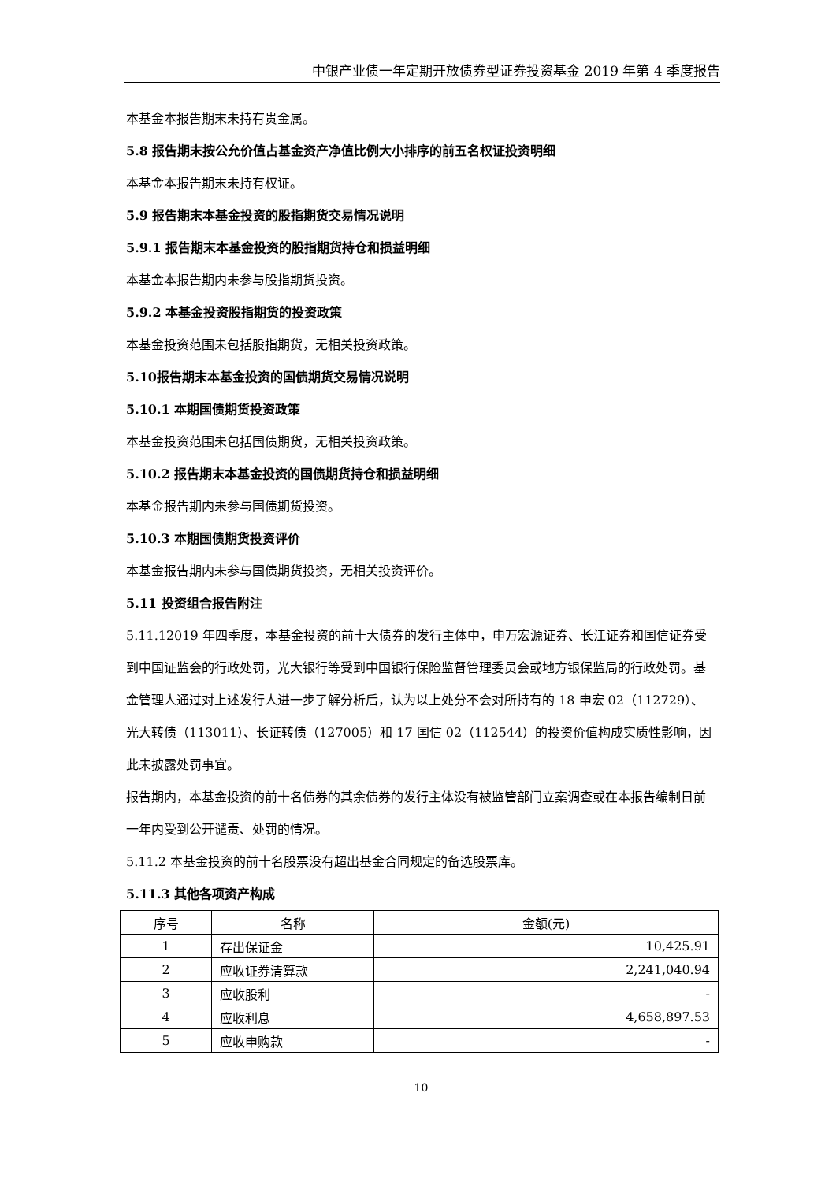中银产业债一年定期开放债券型证券投资基金 2019 年第 4 季度报告
本基金本报告期末未持有贵金属。
5.8 报告期末按公允价值占基金资产净值比例大小排序的前五名权证投资明细
本基金本报告期末未持有权证。
5.9 报告期末本基金投资的股指期货交易情况说明
5.9.1 报告期末本基金投资的股指期货持仓和损益明细
本基金本报告期内未参与股指期货投资。
5.9.2 本基金投资股指期货的投资政策
本基金投资范围未包括股指期货，无相关投资政策。
5.10报告期末本基金投资的国债期货交易情况说明
5.10.1 本期国债期货投资政策
本基金投资范围未包括国债期货，无相关投资政策。
5.10.2 报告期末本基金投资的国债期货持仓和损益明细
本基金报告期内未参与国债期货投资。
5.10.3 本期国债期货投资评价
本基金报告期内未参与国债期货投资，无相关投资评价。
5.11 投资组合报告附注
5.11.12019 年四季度，本基金投资的前十大债券的发行主体中，申万宏源证券、长江证券和国信证券受到中国证监会的行政处罚，光大银行等受到中国银行保险监督管理委员会或地方银保监局的行政处罚。基金管理人通过对上述发行人进一步了解分析后，认为以上处分不会对所持有的 18 申宏 02（112729）、光大转债（113011）、长证转债（127005）和 17 国信 02（112544）的投资价值构成实质性影响，因此未披露处罚事宜。
报告期内，本基金投资的前十名债券的其余债券的发行主体没有被监管部门立案调查或在本报告编制日前一年内受到公开谴责、处罚的情况。
5.11.2 本基金投资的前十名股票没有超出基金合同规定的备选股票库。
5.11.3 其他各项资产构成
| 序号 | 名称 | 金额(元) |
| --- | --- | --- |
| 1 | 存出保证金 | 10,425.91 |
| 2 | 应收证券清算款 | 2,241,040.94 |
| 3 | 应收股利 | - |
| 4 | 应收利息 | 4,658,897.53 |
| 5 | 应收申购款 | - |
10